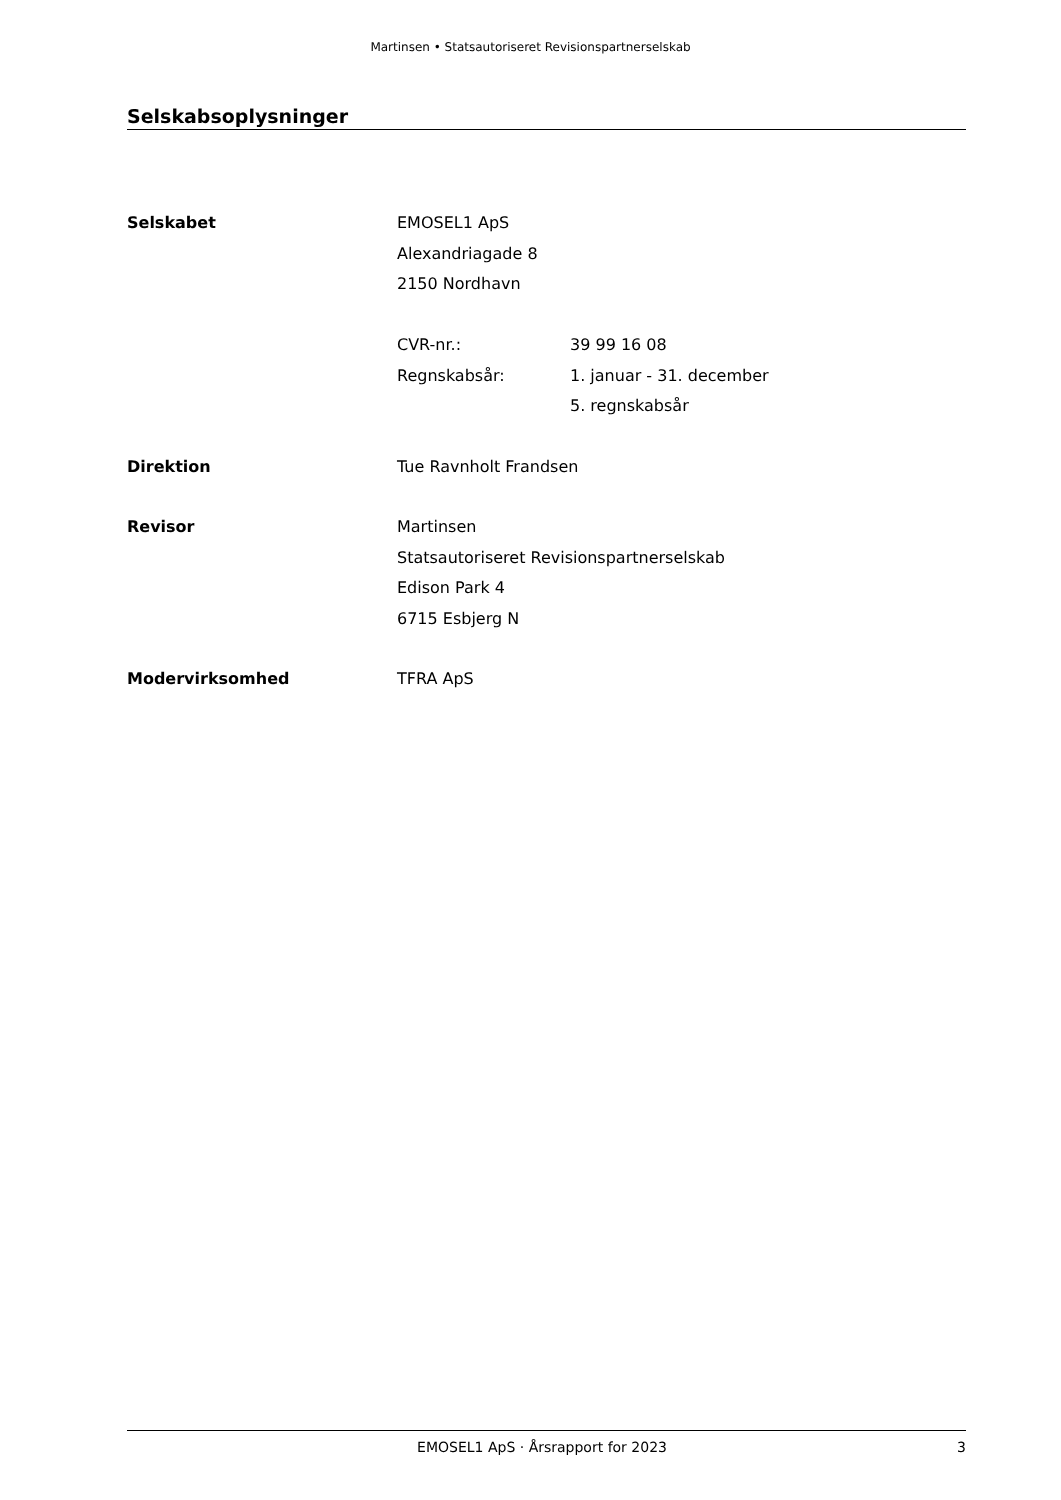Martinsen • Statsautoriseret Revisionspartnerselskab
Selskabsoplysninger
Selskabet EMOSEL1 ApS
Alexandriagade 8
2150 Nordhavn
CVR-nr.: 39 99 16 08
Regnskabsår: 1. januar - 31. december
5. regnskabsår
Direktion Tue Ravnholt Frandsen
Revisor Martinsen
Statsautoriseret Revisionspartnerselskab
Edison Park 4
6715 Esbjerg N
Modervirksomhed TFRA ApS
EMOSEL1 ApS · Årsrapport for 2023
3